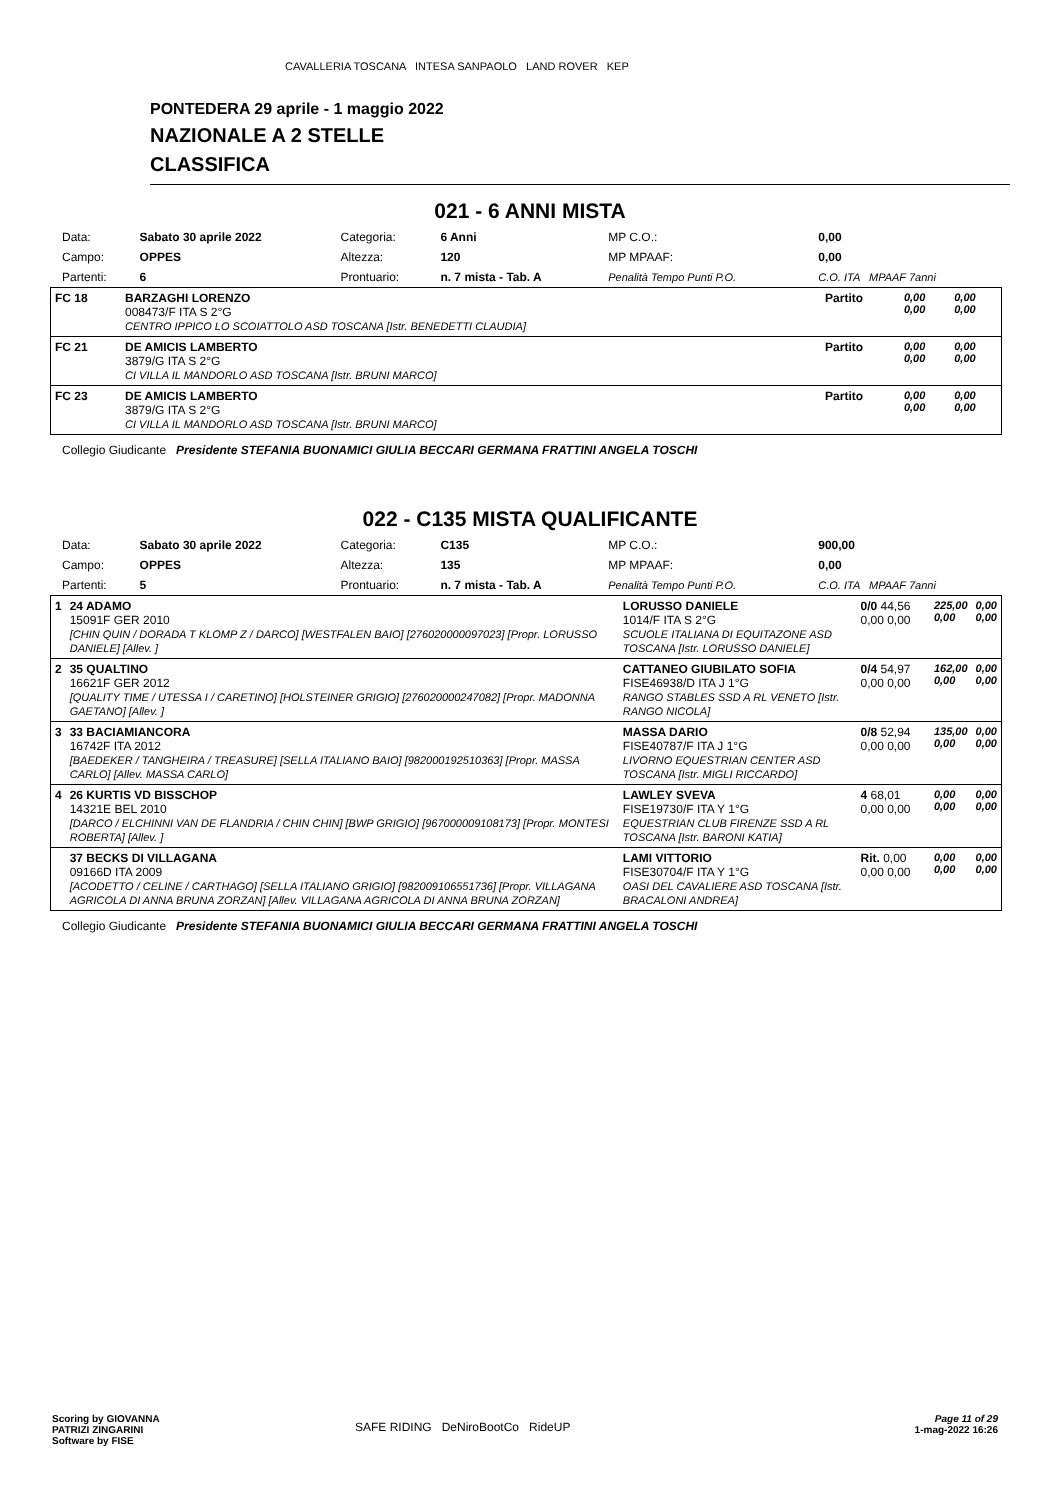CAVALLERIA TOSCANA INTESA SANPAOLO LAND ROVER KEP
PONTEDERA 29 aprile - 1 maggio 2022
NAZIONALE A 2 STELLE
CLASSIFICA
021 - 6 ANNI MISTA
| Data: | Sabato 30 aprile 2022 | Categoria: | 6 Anni | MP C.O.: | 0,00 |
| Campo: | OPPES | Altezza: | 120 | MP MPAAF: | 0,00 |
| Partenti: | 6 | Prontuario: | n. 7 mista - Tab. A | Penalità Tempo Punti P.O. | C.O. ITA MPAAF 7anni |
| FC 18 | BARZAGHI LORENZO 008473/F ITA S 2°G CENTRO IPPICO LO SCOIATTOLO ASD TOSCANA [Istr. BENEDETTI CLAUDIA] | Partito | 0,00 0,00 | 0,00 0,00 |
| FC 21 | DE AMICIS LAMBERTO 3879/G ITA S 2°G CI VILLA IL MANDORLO ASD TOSCANA [Istr. BRUNI MARCO] | Partito | 0,00 0,00 | 0,00 0,00 |
| FC 23 | DE AMICIS LAMBERTO 3879/G ITA S 2°G CI VILLA IL MANDORLO ASD TOSCANA [Istr. BRUNI MARCO] | Partito | 0,00 0,00 | 0,00 0,00 |
Collegio Giudicante Presidente STEFANIA BUONAMICI GIULIA BECCARI GERMANA FRATTINI ANGELA TOSCHI
022 - C135 MISTA QUALIFICANTE
| Data: | Sabato 30 aprile 2022 | Categoria: | C135 | MP C.O.: | 900,00 |
| Campo: | OPPES | Altezza: | 135 | MP MPAAF: | 0,00 |
| Partenti: | 5 | Prontuario: | n. 7 mista - Tab. A | Penalità Tempo Punti P.O. | C.O. ITA MPAAF 7anni |
| 1 | 24 ADAMO 15091F GER 2010 [CHIN QUIN / DORADA T KLOMP Z / DARCO] [WESTFALEN BAIO] [276020000097023] [Propr. LORUSSO DANIELE] [Allev. ] | LORUSSO DANIELE 1014/F ITA S 2°G SCUOLE ITALIANA DI EQUITAZONE ASD TOSCANA [Istr. LORUSSO DANIELE] | 0/0 44,56 0,00 0,00 | 225,00 0,00 | 0,00 0,00 |
| 2 | 35 QUALTINO 16621F GER 2012 [QUALITY TIME / UTESSA I / CARETINO] [HOLSTEINER GRIGIO] [276020000247082] [Propr. MADONNA GAETANO] [Allev. ] | CATTANEO GIUBILATO SOFIA FISE46938/D ITA J 1°G RANGO STABLES SSD A RL VENETO [Istr. RANGO NICOLA] | 0/4 54,97 0,00 0,00 | 162,00 0,00 | 0,00 0,00 |
| 3 | 33 BACIAMIANCORA 16742F ITA 2012 [BAEDEKER / TANGHEIRA / TREASURE] [SELLA ITALIANO BAIO] [982000192510363] [Propr. MASSA CARLO] [Allev. MASSA CARLO] | MASSA DARIO FISE40787/F ITA J 1°G LIVORNO EQUESTRIAN CENTER ASD TOSCANA [Istr. MIGLI RICCARDO] | 0/8 52,94 0,00 0,00 | 135,00 0,00 | 0,00 0,00 |
| 4 | 26 KURTIS VD BISSCHOP 14321E BEL 2010 [DARCO / ELCHINNI VAN DE FLANDRIA / CHIN CHIN] [BWP GRIGIO] [967000009108173] [Propr. MONTESI ROBERTA] [Allev. ] | LAWLEY SVEVA FISE19730/F ITA Y 1°G EQUESTRIAN CLUB FIRENZE SSD A RL TOSCANA [Istr. BARONI KATIA] | 4 68,01 0,00 0,00 | 0,00 0,00 | 0,00 0,00 |
| | 37 BECKS DI VILLAGANA 09166D ITA 2009 [ACODETTO / CELINE / CARTHAGO] [SELLA ITALIANO GRIGIO] [982009106551736] [Propr. VILLAGANA AGRICOLA DI ANNA BRUNA ZORZAN] [Allev. VILLAGANA AGRICOLA DI ANNA BRUNA ZORZAN] | LAMI VITTORIO FISE30704/F ITA Y 1°G OASI DEL CAVALIERE ASD TOSCANA [Istr. BRACALONI ANDREA] | Rit. 0,00 0,00 0,00 | 0,00 0,00 | 0,00 0,00 |
Collegio Giudicante Presidente STEFANIA BUONAMICI GIULIA BECCARI GERMANA FRATTINI ANGELA TOSCHI
Scoring by GIOVANNA
PATRIZI ZINGARINI
Software by FISE
SAFE RIDING DeNiroBootCo RideUP
Page 11 of 29
1-mag-2022 16:26